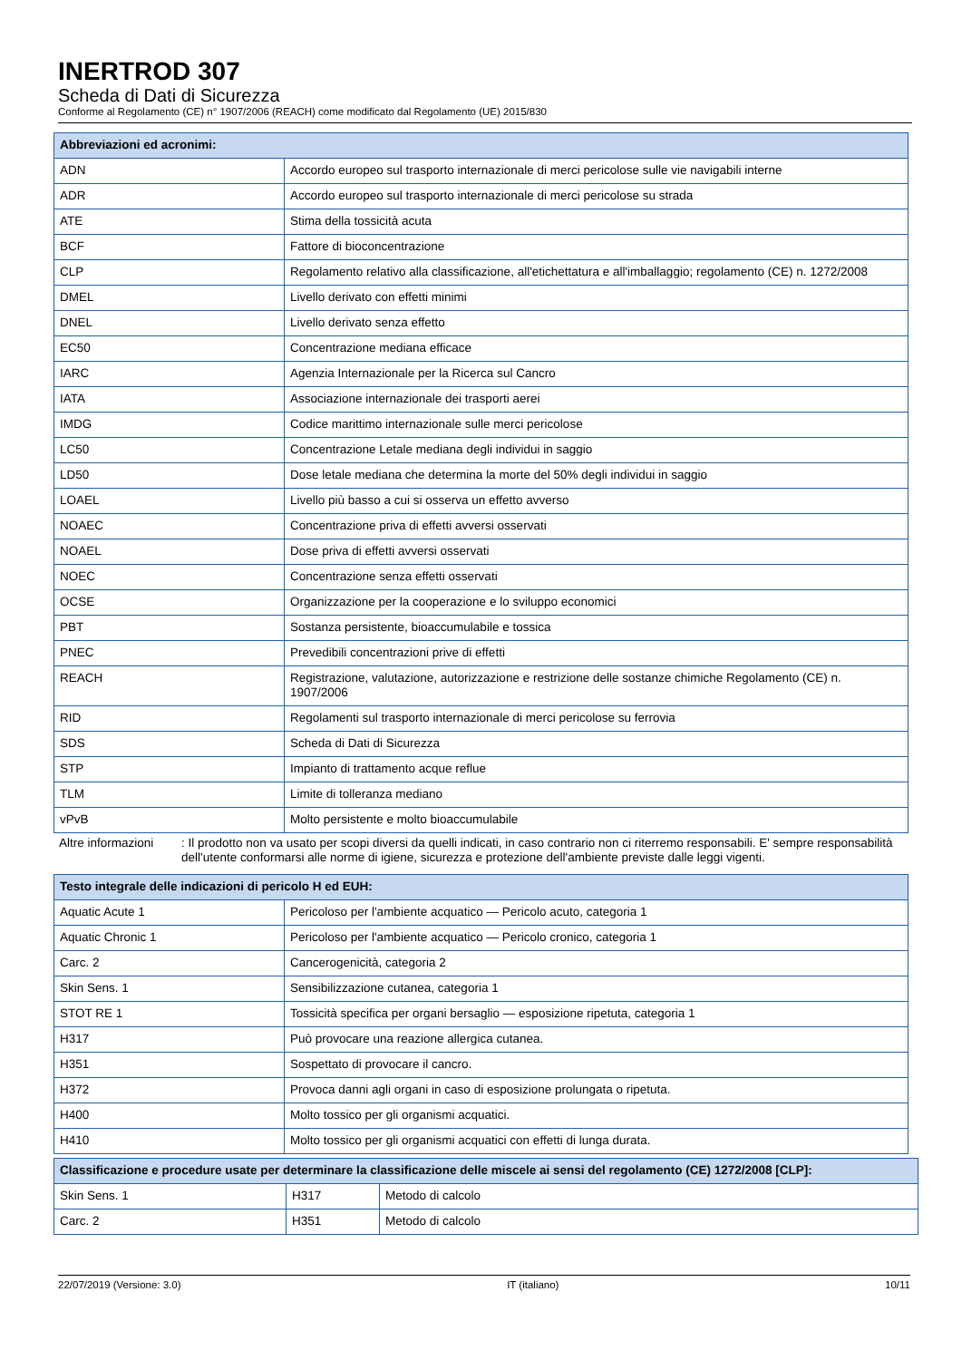INERTROD 307
Scheda di Dati di Sicurezza
Conforme al Regolamento (CE) n° 1907/2006 (REACH) come modificato dal Regolamento (UE) 2015/830
| Abbreviazioni ed acronimi: | |
| --- | --- |
| ADN | Accordo europeo sul trasporto internazionale di merci pericolose sulle vie navigabili interne |
| ADR | Accordo europeo sul trasporto internazionale di merci pericolose su strada |
| ATE | Stima della tossicità acuta |
| BCF | Fattore di bioconcentrazione |
| CLP | Regolamento relativo alla classificazione, all'etichettatura e all'imballaggio; regolamento (CE) n. 1272/2008 |
| DMEL | Livello derivato con effetti minimi |
| DNEL | Livello derivato senza effetto |
| EC50 | Concentrazione mediana efficace |
| IARC | Agenzia Internazionale per la Ricerca sul Cancro |
| IATA | Associazione internazionale dei trasporti aerei |
| IMDG | Codice marittimo internazionale sulle merci pericolose |
| LC50 | Concentrazione Letale mediana degli individui in saggio |
| LD50 | Dose letale mediana che determina la morte del 50% degli individui in saggio |
| LOAEL | Livello più basso a cui si osserva un effetto avverso |
| NOAEC | Concentrazione priva di effetti avversi osservati |
| NOAEL | Dose priva di effetti avversi osservati |
| NOEC | Concentrazione senza effetti osservati |
| OCSE | Organizzazione per la cooperazione e lo sviluppo economici |
| PBT | Sostanza persistente, bioaccumulabile e tossica |
| PNEC | Prevedibili concentrazioni prive di effetti |
| REACH | Registrazione, valutazione, autorizzazione e restrizione delle sostanze chimiche Regolamento (CE) n. 1907/2006 |
| RID | Regolamenti sul trasporto internazionale di merci pericolose su ferrovia |
| SDS | Scheda di Dati di Sicurezza |
| STP | Impianto di trattamento acque reflue |
| TLM | Limite di tolleranza mediano |
| vPvB | Molto persistente e molto bioaccumulabile |
Altre informazioni : Il prodotto non va usato per scopi diversi da quelli indicati, in caso contrario non ci riterremo responsabili. E' sempre responsabilità dell'utente conformarsi alle norme di igiene, sicurezza e protezione dell'ambiente previste dalle leggi vigenti.
| Testo integrale delle indicazioni di pericolo H ed EUH: | |
| --- | --- |
| Aquatic Acute 1 | Pericoloso per l'ambiente acquatico — Pericolo acuto, categoria 1 |
| Aquatic Chronic 1 | Pericoloso per l'ambiente acquatico — Pericolo cronico, categoria 1 |
| Carc. 2 | Cancerogenicità, categoria 2 |
| Skin Sens. 1 | Sensibilizzazione cutanea, categoria 1 |
| STOT RE 1 | Tossicità specifica per organi bersaglio — esposizione ripetuta, categoria 1 |
| H317 | Può provocare una reazione allergica cutanea. |
| H351 | Sospettato di provocare il cancro. |
| H372 | Provoca danni agli organi in caso di esposizione prolungata o ripetuta. |
| H400 | Molto tossico per gli organismi acquatici. |
| H410 | Molto tossico per gli organismi acquatici con effetti di lunga durata. |
| Classificazione e procedure usate per determinare la classificazione delle miscele ai sensi del regolamento (CE) 1272/2008 [CLP]: | | |
| --- | --- | --- |
| Skin Sens. 1 | H317 | Metodo di calcolo |
| Carc. 2 | H351 | Metodo di calcolo |
22/07/2019 (Versione: 3.0) IT (italiano) 10/11